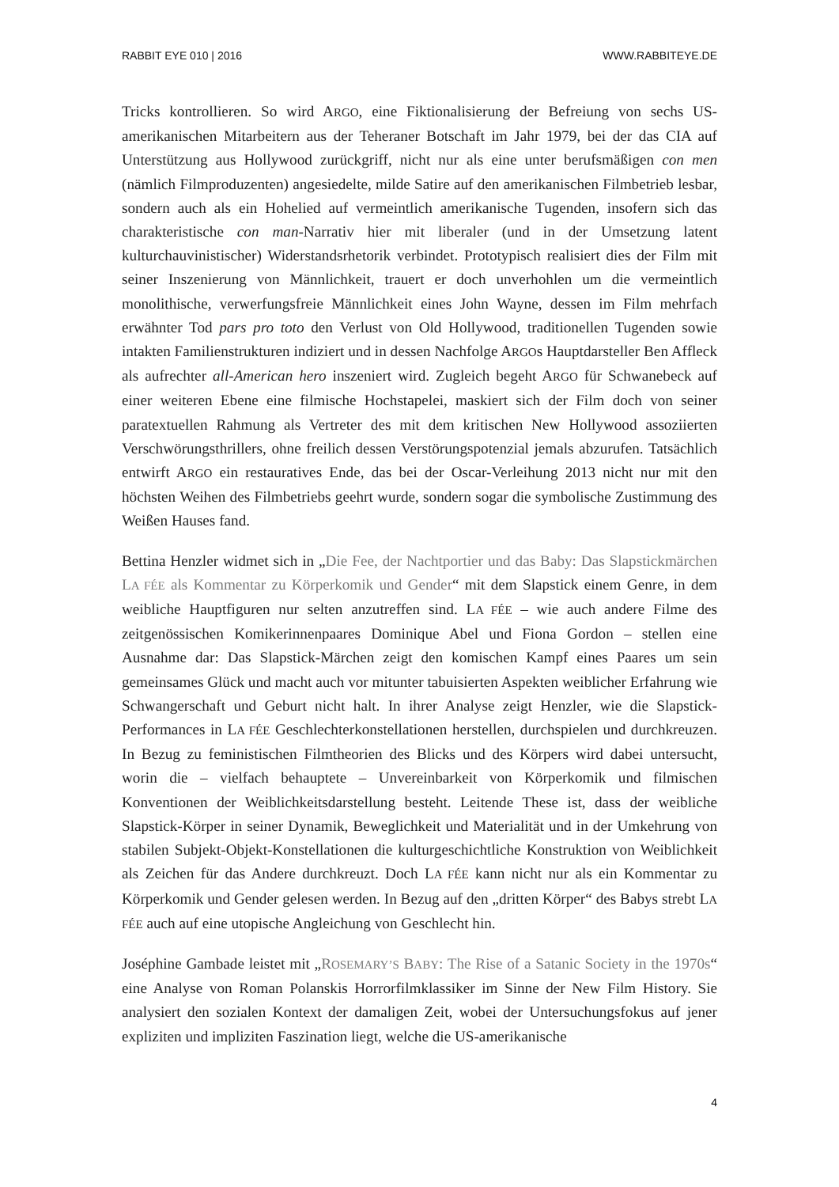RABBIT EYE 010 | 2016 WWW.RABBITEYE.DE
Tricks kontrollieren. So wird ARGO, eine Fiktionalisierung der Befreiung von sechs US-amerikanischen Mitarbeitern aus der Teheraner Botschaft im Jahr 1979, bei der das CIA auf Unterstützung aus Hollywood zurückgriff, nicht nur als eine unter berufsmäßigen con men (nämlich Filmproduzenten) angesiedelte, milde Satire auf den amerikanischen Filmbetrieb lesbar, sondern auch als ein Hohelied auf vermeintlich amerikanische Tugenden, insofern sich das charakteristische con man-Narrativ hier mit liberaler (und in der Umsetzung latent kulturchauvinistischer) Widerstandsrhetorik verbindet. Prototypisch realisiert dies der Film mit seiner Inszenierung von Männlichkeit, trauert er doch unverhohlen um die vermeintlich monolithische, verwerfungsfreie Männlichkeit eines John Wayne, dessen im Film mehrfach erwähnter Tod pars pro toto den Verlust von Old Hollywood, traditionellen Tugenden sowie intakten Familienstrukturen indiziert und in dessen Nachfolge ARGOs Hauptdarsteller Ben Affleck als aufrechter all-American hero inszeniert wird. Zugleich begeht ARGO für Schwanebeck auf einer weiteren Ebene eine filmische Hochstapelei, maskiert sich der Film doch von seiner paratextuellen Rahmung als Vertreter des mit dem kritischen New Hollywood assoziierten Verschwörungsthrillers, ohne freilich dessen Verstörungspotenzial jemals abzurufen. Tatsächlich entwirft ARGO ein restauratives Ende, das bei der Oscar-Verleihung 2013 nicht nur mit den höchsten Weihen des Filmbetriebs geehrt wurde, sondern sogar die symbolische Zustimmung des Weißen Hauses fand.
Bettina Henzler widmet sich in „Die Fee, der Nachtportier und das Baby: Das Slapstickmärchen LA FÉE als Kommentar zu Körperkomik und Gender“ mit dem Slapstick einem Genre, in dem weibliche Hauptfiguren nur selten anzutreffen sind. LA FÉE – wie auch andere Filme des zeitgenössischen Komikerinnenpaares Dominique Abel und Fiona Gordon – stellen eine Ausnahme dar: Das Slapstick-Märchen zeigt den komischen Kampf eines Paares um sein gemeinsames Glück und macht auch vor mitunter tabuisierten Aspekten weiblicher Erfahrung wie Schwangerschaft und Geburt nicht halt. In ihrer Analyse zeigt Henzler, wie die Slapstick-Performances in LA FÉE Geschlechterkonstellationen herstellen, durchspielen und durchkreuzen. In Bezug zu feministischen Filmtheorien des Blicks und des Körpers wird dabei untersucht, worin die – vielfach behauptete – Unvereinbarkeit von Körperkomik und filmischen Konventionen der Weiblichkeitsdarstellung besteht. Leitende These ist, dass der weibliche Slapstick-Körper in seiner Dynamik, Beweglichkeit und Materialität und in der Umkehrung von stabilen Subjekt-Objekt-Konstellationen die kulturgeschichtliche Konstruktion von Weiblichkeit als Zeichen für das Andere durchkreuzt. Doch LA FÉE kann nicht nur als ein Kommentar zu Körperkomik und Gender gelesen werden. In Bezug auf den „dritten Körper“ des Babys strebt LA FÉE auch auf eine utopische Angleichung von Geschlecht hin.
Joséphine Gambade leistet mit „ROSEMARY’S BABY: The Rise of a Satanic Society in the 1970s“ eine Analyse von Roman Polanskis Horrorfilmklassiker im Sinne der New Film History. Sie analysiert den sozialen Kontext der damaligen Zeit, wobei der Untersuchungsfokus auf jener expliziten und impliziten Faszination liegt, welche die US-amerikanische
4